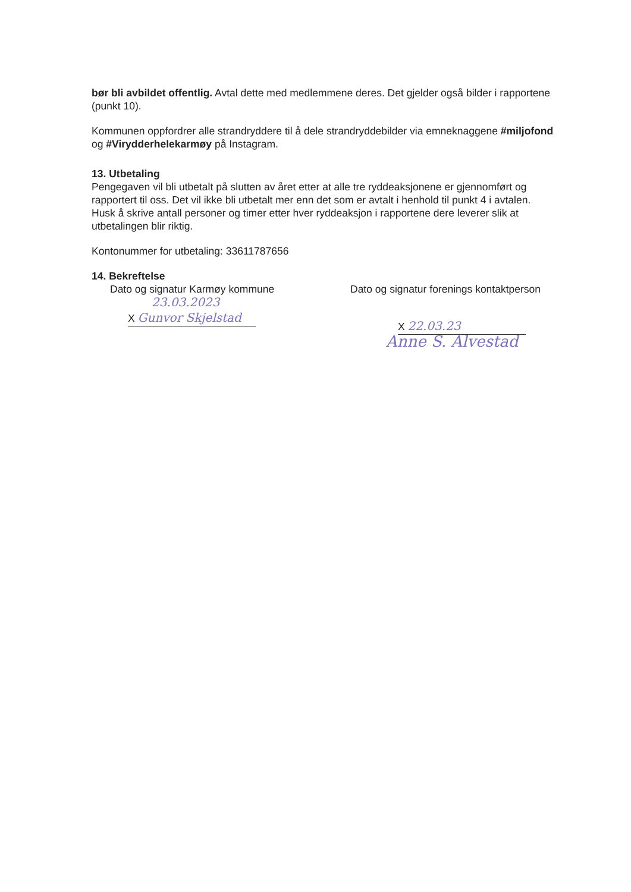bør bli avbildet offentlig. Avtal dette med medlemmene deres. Det gjelder også bilder i rapportene (punkt 10).
Kommunen oppfordrer alle strandryddere til å dele strandryddebilder via emneknaggene #miljofond og #Virydderhelekarmøy på Instagram.
13. Utbetaling
Pengegaven vil bli utbetalt på slutten av året etter at alle tre ryddeaksjonene er gjennomført og rapportert til oss. Det vil ikke bli utbetalt mer enn det som er avtalt i henhold til punkt 4 i avtalen. Husk å skrive antall personer og timer etter hver ryddeaksjon i rapportene dere leverer slik at utbetalingen blir riktig.
Kontonummer for utbetaling: 33611787656
14. Bekreftelse
Dato og signatur Karmøy kommune
23.03.2023
X Gunvor Skjelstad
Dato og signatur forenings kontaktperson
X 22.03.23
Anne S. Alvestad